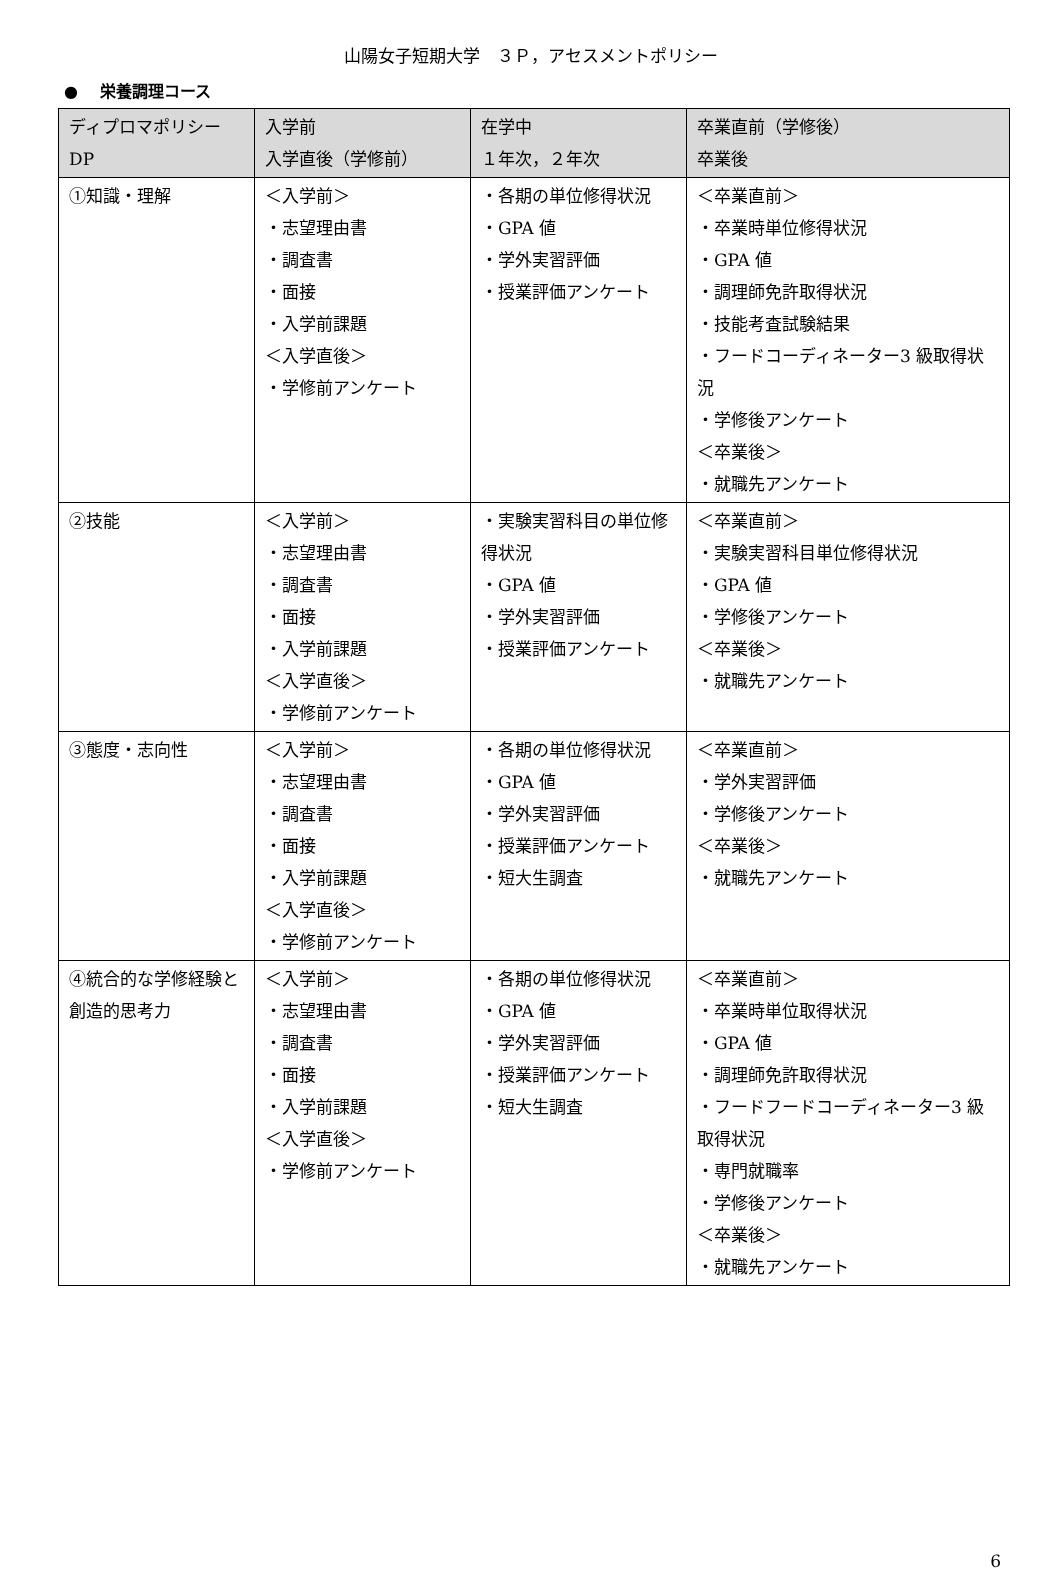山陽女子短期大学　３Ｐ，アセスメントポリシー
●　 栄養調理コース
| ディプロマポリシー DP | 入学前 入学直後（学修前） | 在学中 １年次，２年次 | 卒業直前（学修後） 卒業後 |
| --- | --- | --- | --- |
| ①知識・理解 | ＜入学前＞ ・志望理由書 ・調査書 ・面接 ・入学前課題 ＜入学直後＞ ・学修前アンケート | ・各期の単位修得状況 ・GPA 値 ・学外実習評価 ・授業評価アンケート | ＜卒業直前＞ ・卒業時単位修得状況 ・GPA 値 ・調理師免許取得状況 ・技能考査試験結果 ・フードコーディネーター3 級取得状況 ・学修後アンケート ＜卒業後＞ ・就職先アンケート |
| ②技能 | ＜入学前＞ ・志望理由書 ・調査書 ・面接 ・入学前課題 ＜入学直後＞ ・学修前アンケート | ・実験実習科目の単位修得状況 ・GPA 値 ・学外実習評価 ・授業評価アンケート | ＜卒業直前＞ ・実験実習科目単位修得状況 ・GPA 値 ・学修後アンケート ＜卒業後＞ ・就職先アンケート |
| ③態度・志向性 | ＜入学前＞ ・志望理由書 ・調査書 ・面接 ・入学前課題 ＜入学直後＞ ・学修前アンケート | ・各期の単位修得状況 ・GPA 値 ・学外実習評価 ・授業評価アンケート ・短大生調査 | ＜卒業直前＞ ・学外実習評価 ・学修後アンケート ＜卒業後＞ ・就職先アンケート |
| ④統合的な学修経験と創造的思考力 | ＜入学前＞ ・志望理由書 ・調査書 ・面接 ・入学前課題 ＜入学直後＞ ・学修前アンケート | ・各期の単位修得状況 ・GPA 値 ・学外実習評価 ・授業評価アンケート ・短大生調査 | ＜卒業直前＞ ・卒業時単位取得状況 ・GPA 値 ・調理師免許取得状況 ・フードフードコーディネーター3 級取得状況 ・専門就職率 ・学修後アンケート ＜卒業後＞ ・就職先アンケート |
6